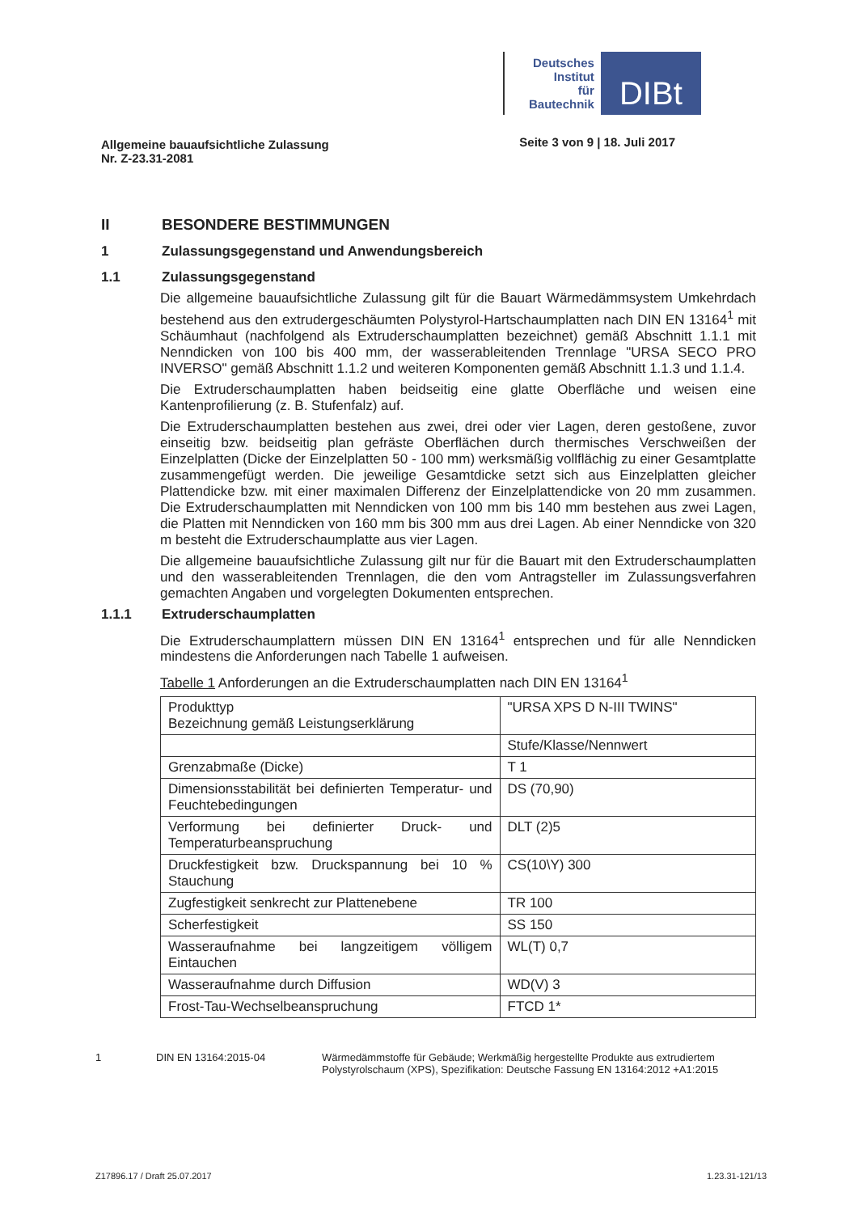Deutsches
Institut
für
Bautechnik
DIBt
Allgemeine bauaufsichtliche Zulassung
Nr. Z-23.31-2081 Seite 3 von 9 | 18. Juli 2017
II BESONDERE BESTIMMUNGEN
1 Zulassungsgegenstand und Anwendungsbereich
1.1 Zulassungsgegenstand
Die allgemeine bauaufsichtliche Zulassung gilt für die Bauart Wärmedämmsystem Umkehrdach bestehend aus den extrudergeschäumten Polystyrol-Hartschaumplatten nach DIN EN 13164<sup>1</sup> mit Schäumhaut (nachfolgend als Extruderschaumplatten bezeichnet) gemäß Abschnitt 1.1.1 mit Nenndicken von 100 bis 400 mm, der wasserableitenden Trennlage "URSA SECO PRO INVERSO" gemäß Abschnitt 1.1.2 und weiteren Komponenten gemäß Abschnitt 1.1.3 und 1.1.4.
Die Extruderschaumplatten haben beidseitig eine glatte Oberfläche und weisen eine Kantenprofilierung (z. B. Stufenfalz) auf.
Die Extruderschaumplatten bestehen aus zwei, drei oder vier Lagen, deren gestoßene, zuvor einseitig bzw. beidseitig plan gefräste Oberflächen durch thermisches Verschweißen der Einzelplatten (Dicke der Einzelplatten 50 - 100 mm) werksmäßig vollflächig zu einer Gesamtplatte zusammengefügt werden. Die jeweilige Gesamtdicke setzt sich aus Einzelplatten gleicher Plattendicke bzw. mit einer maximalen Differenz der Einzelplattendicke von 20 mm zusammen. Die Extruderschaumplatten mit Nenndicken von 100 mm bis 140 mm bestehen aus zwei Lagen, die Platten mit Nenndicken von 160 mm bis 300 mm aus drei Lagen. Ab einer Nenndicke von 320 m besteht die Extruderschaumplatte aus vier Lagen.
Die allgemeine bauaufsichtliche Zulassung gilt nur für die Bauart mit den Extruderschaumplatten und den wasserableitenden Trennlagen, die den vom Antragsteller im Zulassungsverfahren gemachten Angaben und vorgelegten Dokumenten entsprechen.
1.1.1 Extruderschaumplatten
Die Extruderschaumplattern müssen DIN EN 13164<sup>1</sup> entsprechen und für alle Nenndicken mindestens die Anforderungen nach Tabelle 1 aufweisen.
Tabelle 1 Anforderungen an die Extruderschaumplatten nach DIN EN 13164<sup>1</sup>
| Produkttyp Bezeichnung gemäß Leistungserklärung | "URSA XPS D N-III TWINS" |
| | Stufe/Klasse/Nennwert |
| Grenzabmaße (Dicke) | T 1 |
| Dimensionsstabilität bei definierten Temperatur- und Feuchtebedingungen | DS (70,90) |
| Verformung bei definierter Druck- und Temperaturbeanspruchung | DLT (2)5 |
| Druckfestigkeit bzw. Druckspannung bei 10 % Stauchung | CS(10\Y) 300 |
| Zugfestigkeit senkrecht zur Plattenebene | TR 100 |
| Scherfestigkeit | SS 150 |
| Wasseraufnahme bei langzeitigem völligem Eintauchen | WL(T) 0,7 |
| Wasseraufnahme durch Diffusion | WD(V) 3 |
| Frost-Tau-Wechselbeanspruchung | FTCD 1* |
1 DIN EN 13164:2015-04 Wärmedämmstoffe für Gebäude; Werkmäßig hergestellte Produkte aus extrudiertem Polystyrolschaum (XPS), Spezifikation: Deutsche Fassung EN 13164:2012 +A1:2015
Z17896.17 / Draft 25.07.2017 1.23.31-121/13